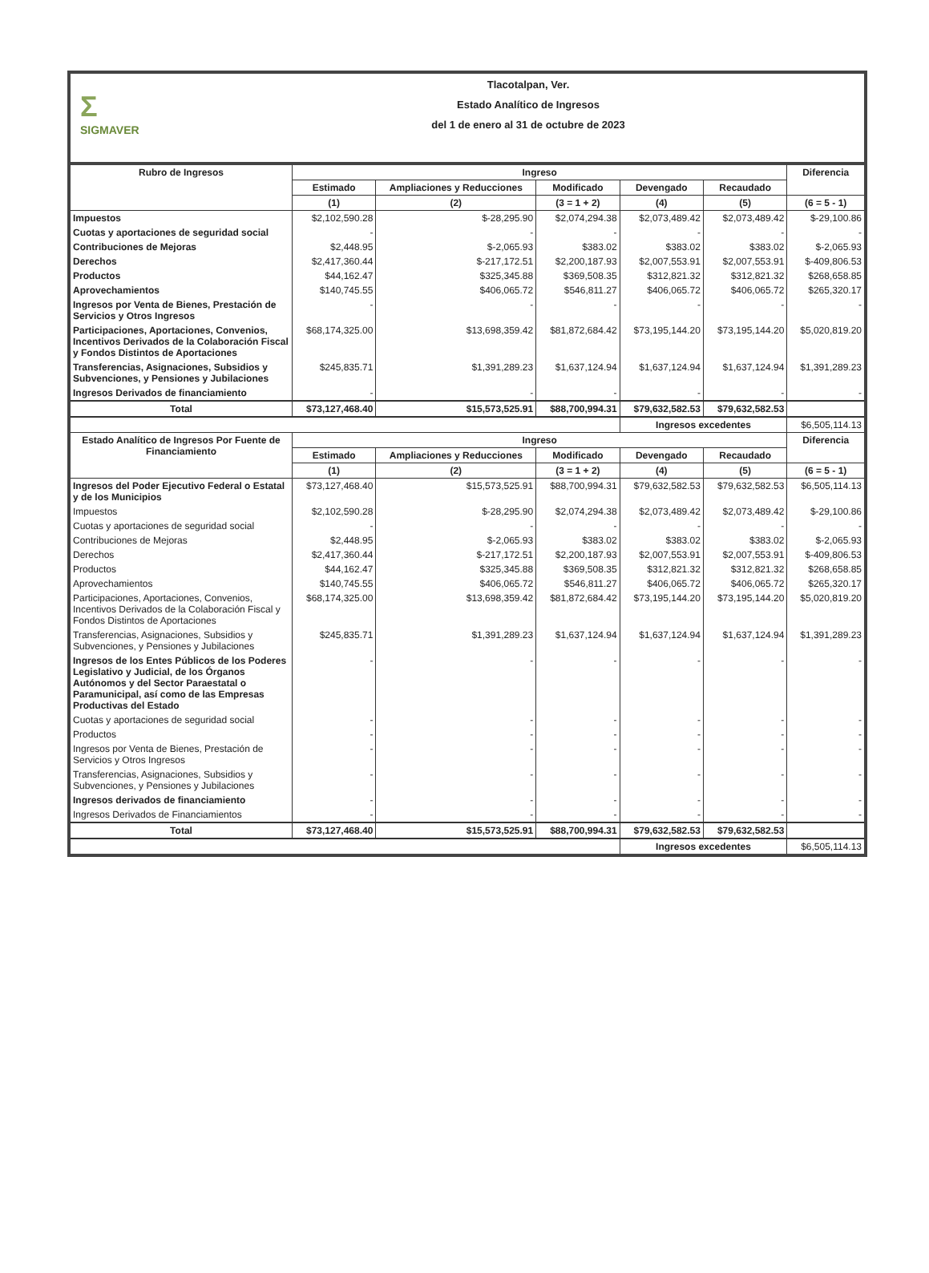Σ
SIGMAVER
Tlacotalpan, Ver.
Estado Analítico de Ingresos
del 1 de enero al 31 de octubre de 2023
| Rubro de Ingresos | Ingreso | | | | | Diferencia |
| --- | --- | --- | --- | --- | --- | --- |
| | Estimado | Ampliaciones y Reducciones | Modificado | Devengado | Recaudado | |
| | (1) | (2) | (3 = 1 + 2) | (4) | (5) | (6 = 5 - 1) |
| Impuestos | $2,102,590.28 | $-28,295.90 | $2,074,294.38 | $2,073,489.42 | $2,073,489.42 | $-29,100.86 |
| Cuotas y aportaciones de seguridad social | - | - | - | - | - | - |
| Contribuciones de Mejoras | $2,448.95 | $-2,065.93 | $383.02 | $383.02 | $383.02 | $-2,065.93 |
| Derechos | $2,417,360.44 | $-217,172.51 | $2,200,187.93 | $2,007,553.91 | $2,007,553.91 | $-409,806.53 |
| Productos | $44,162.47 | $325,345.88 | $369,508.35 | $312,821.32 | $312,821.32 | $268,658.85 |
| Aprovechamientos | $140,745.55 | $406,065.72 | $546,811.27 | $406,065.72 | $406,065.72 | $265,320.17 |
| Ingresos por Venta de Bienes, Prestación de Servicios y Otros Ingresos | - | - | - | - | - | - |
| Participaciones, Aportaciones, Convenios, Incentivos Derivados de la Colaboración Fiscal y Fondos Distintos de Aportaciones | $68,174,325.00 | $13,698,359.42 | $81,872,684.42 | $73,195,144.20 | $73,195,144.20 | $5,020,819.20 |
| Transferencias, Asignaciones, Subsidios y Subvenciones, y Pensiones y Jubilaciones | $245,835.71 | $1,391,289.23 | $1,637,124.94 | $1,637,124.94 | $1,637,124.94 | $1,391,289.23 |
| Ingresos Derivados de financiamiento | - | - | - | - | - | - |
| Total | $73,127,468.40 | $15,573,525.91 | $88,700,994.31 | $79,632,582.53 | $79,632,582.53 | |
| | | | | Ingresos excedentes | | $6,505,114.13 |
| Estado Analítico de Ingresos Por Fuente de Financiamiento | Ingreso | | | | | Diferencia |
| --- | --- | --- | --- | --- | --- | --- |
| | Estimado | Ampliaciones y Reducciones | Modificado | Devengado | Recaudado | |
| | (1) | (2) | (3 = 1 + 2) | (4) | (5) | (6 = 5 - 1) |
| Ingresos del Poder Ejecutivo Federal o Estatal y de los Municipios | $73,127,468.40 | $15,573,525.91 | $88,700,994.31 | $79,632,582.53 | $79,632,582.53 | $6,505,114.13 |
| Impuestos | $2,102,590.28 | $-28,295.90 | $2,074,294.38 | $2,073,489.42 | $2,073,489.42 | $-29,100.86 |
| Cuotas y aportaciones de seguridad social | - | - | - | - | - | - |
| Contribuciones de Mejoras | $2,448.95 | $-2,065.93 | $383.02 | $383.02 | $383.02 | $-2,065.93 |
| Derechos | $2,417,360.44 | $-217,172.51 | $2,200,187.93 | $2,007,553.91 | $2,007,553.91 | $-409,806.53 |
| Productos | $44,162.47 | $325,345.88 | $369,508.35 | $312,821.32 | $312,821.32 | $268,658.85 |
| Aprovechamientos | $140,745.55 | $406,065.72 | $546,811.27 | $406,065.72 | $406,065.72 | $265,320.17 |
| Participaciones, Aportaciones, Convenios, Incentivos Derivados de la Colaboración Fiscal y Fondos Distintos de Aportaciones | $68,174,325.00 | $13,698,359.42 | $81,872,684.42 | $73,195,144.20 | $73,195,144.20 | $5,020,819.20 |
| Transferencias, Asignaciones, Subsidios y Subvenciones, y Pensiones y Jubilaciones | $245,835.71 | $1,391,289.23 | $1,637,124.94 | $1,637,124.94 | $1,637,124.94 | $1,391,289.23 |
| Ingresos de los Entes Públicos de los Poderes Legislativo y Judicial, de los Órganos Autónomos y del Sector Paraestatal o Paramunicipal, así como de las Empresas Productivas del Estado | - | - | - | - | - | - |
| Cuotas y aportaciones de seguridad social | - | - | - | - | - | - |
| Productos | - | - | - | - | - | - |
| Ingresos por Venta de Bienes, Prestación de Servicios y Otros Ingresos | - | - | - | - | - | - |
| Transferencias, Asignaciones, Subsidios y Subvenciones, y Pensiones y Jubilaciones | - | - | - | - | - | - |
| Ingresos derivados de financiamiento | - | - | - | - | - | - |
| Ingresos Derivados de Financiamientos | - | - | - | - | - | - |
| Total | $73,127,468.40 | $15,573,525.91 | $88,700,994.31 | $79,632,582.53 | $79,632,582.53 | |
| | | | | Ingresos excedentes | | $6,505,114.13 |